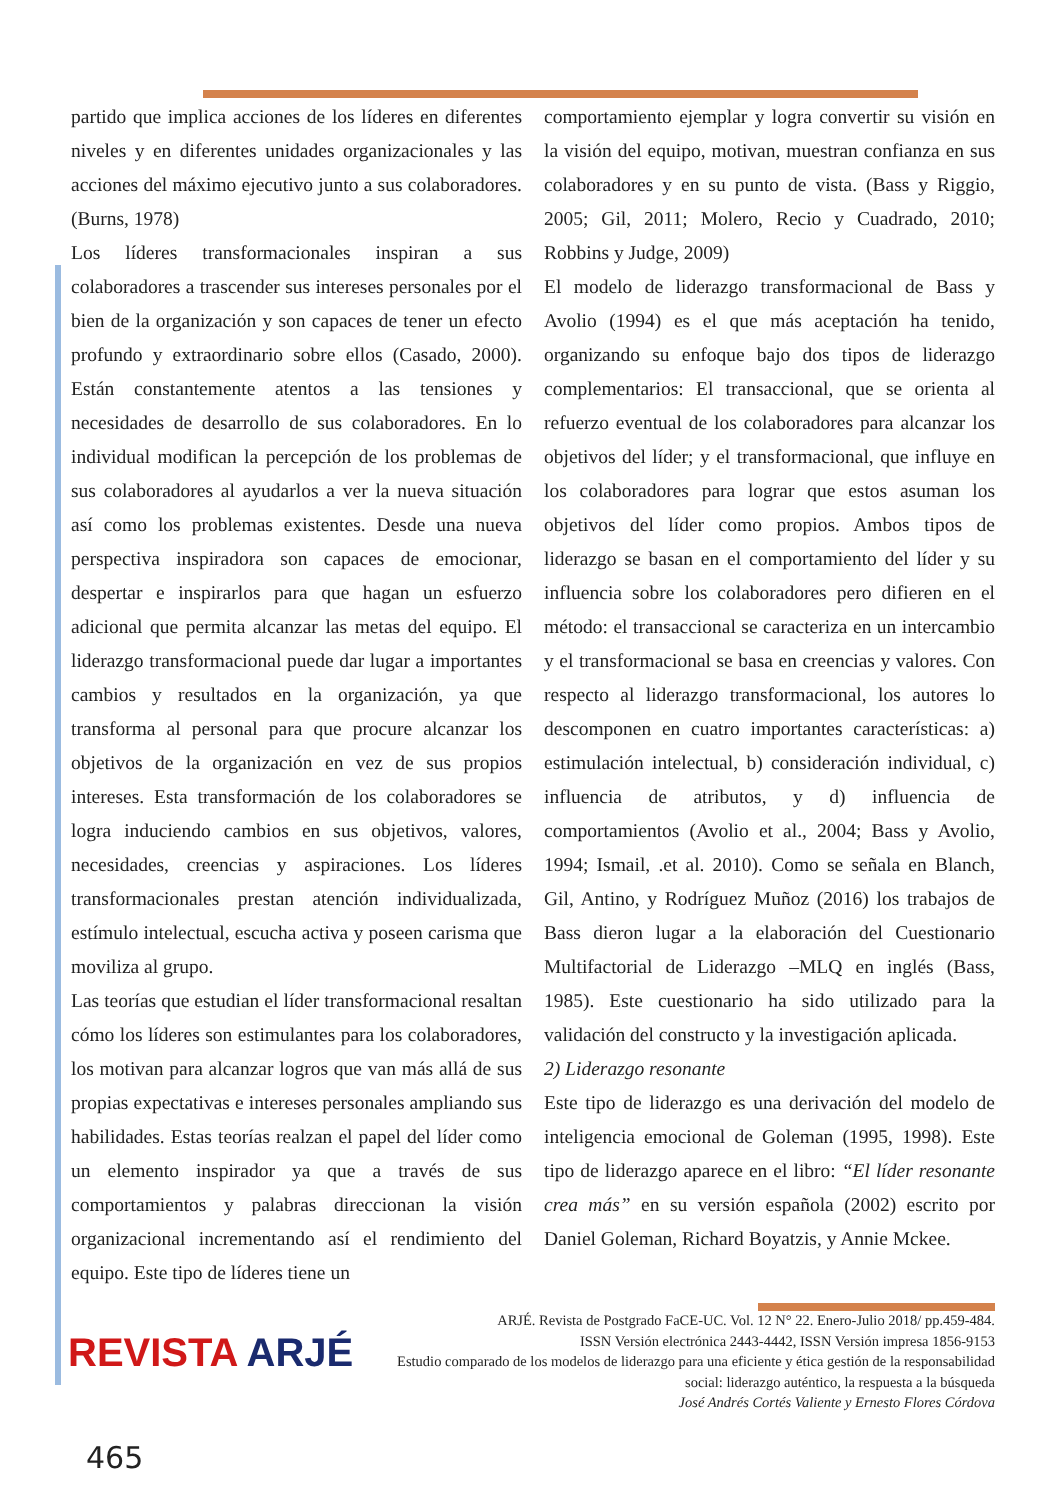partido que implica acciones de los líderes en diferentes niveles y en diferentes unidades organizacionales y las acciones del máximo ejecutivo junto a sus colaboradores. (Burns, 1978)
Los líderes transformacionales inspiran a sus colaboradores a trascender sus intereses personales por el bien de la organización y son capaces de tener un efecto profundo y extraordinario sobre ellos (Casado, 2000). Están constantemente atentos a las tensiones y necesidades de desarrollo de sus colaboradores. En lo individual modifican la percepción de los problemas de sus colaboradores al ayudarlos a ver la nueva situación así como los problemas existentes. Desde una nueva perspectiva inspiradora son capaces de emocionar, despertar e inspirarlos para que hagan un esfuerzo adicional que permita alcanzar las metas del equipo. El liderazgo transformacional puede dar lugar a importantes cambios y resultados en la organización, ya que transforma al personal para que procure alcanzar los objetivos de la organización en vez de sus propios intereses. Esta transformación de los colaboradores se logra induciendo cambios en sus objetivos, valores, necesidades, creencias y aspiraciones. Los líderes transformacionales prestan atención individualizada, estímulo intelectual, escucha activa y poseen carisma que moviliza al grupo.
Las teorías que estudian el líder transformacional resaltan cómo los líderes son estimulantes para los colaboradores, los motivan para alcanzar logros que van más allá de sus propias expectativas e intereses personales ampliando sus habilidades. Estas teorías realzan el papel del líder como un elemento inspirador ya que a través de sus comportamientos y palabras direccionan la visión organizacional incrementando así el rendimiento del equipo. Este tipo de líderes tiene un
comportamiento ejemplar y logra convertir su visión en la visión del equipo, motivan, muestran confianza en sus colaboradores y en su punto de vista. (Bass y Riggio, 2005; Gil, 2011; Molero, Recio y Cuadrado, 2010; Robbins y Judge, 2009)
El modelo de liderazgo transformacional de Bass y Avolio (1994) es el que más aceptación ha tenido, organizando su enfoque bajo dos tipos de liderazgo complementarios: El transaccional, que se orienta al refuerzo eventual de los colaboradores para alcanzar los objetivos del líder; y el transformacional, que influye en los colaboradores para lograr que estos asuman los objetivos del líder como propios. Ambos tipos de liderazgo se basan en el comportamiento del líder y su influencia sobre los colaboradores pero difieren en el método: el transaccional se caracteriza en un intercambio y el transformacional se basa en creencias y valores. Con respecto al liderazgo transformacional, los autores lo descomponen en cuatro importantes características: a) estimulación intelectual, b) consideración individual, c) influencia de atributos, y d) influencia de comportamientos (Avolio et al., 2004; Bass y Avolio, 1994; Ismail, .et al. 2010). Como se señala en Blanch, Gil, Antino, y Rodríguez Muñoz (2016) los trabajos de Bass dieron lugar a la elaboración del Cuestionario Multifactorial de Liderazgo –MLQ en inglés (Bass, 1985). Este cuestionario ha sido utilizado para la validación del constructo y la investigación aplicada.
2) Liderazgo resonante
Este tipo de liderazgo es una derivación del modelo de inteligencia emocional de Goleman (1995, 1998). Este tipo de liderazgo aparece en el libro: “El líder resonante crea más” en su versión española (2002) escrito por Daniel Goleman, Richard Boyatzis, y Annie Mckee.
REVISTA ARJÉ
ARJÉ. Revista de Postgrado FaCE-UC. Vol. 12 N° 22. Enero-Julio 2018/ pp.459-484.
ISSN Versión electrónica 2443-4442, ISSN Versión impresa 1856-9153
Estudio comparado de los modelos de liderazgo para una eficiente y ética gestión de la responsabilidad social: liderazgo auténtico, la respuesta a la búsqueda
José Andrés Cortés Valiente y Ernesto Flores Córdova
465